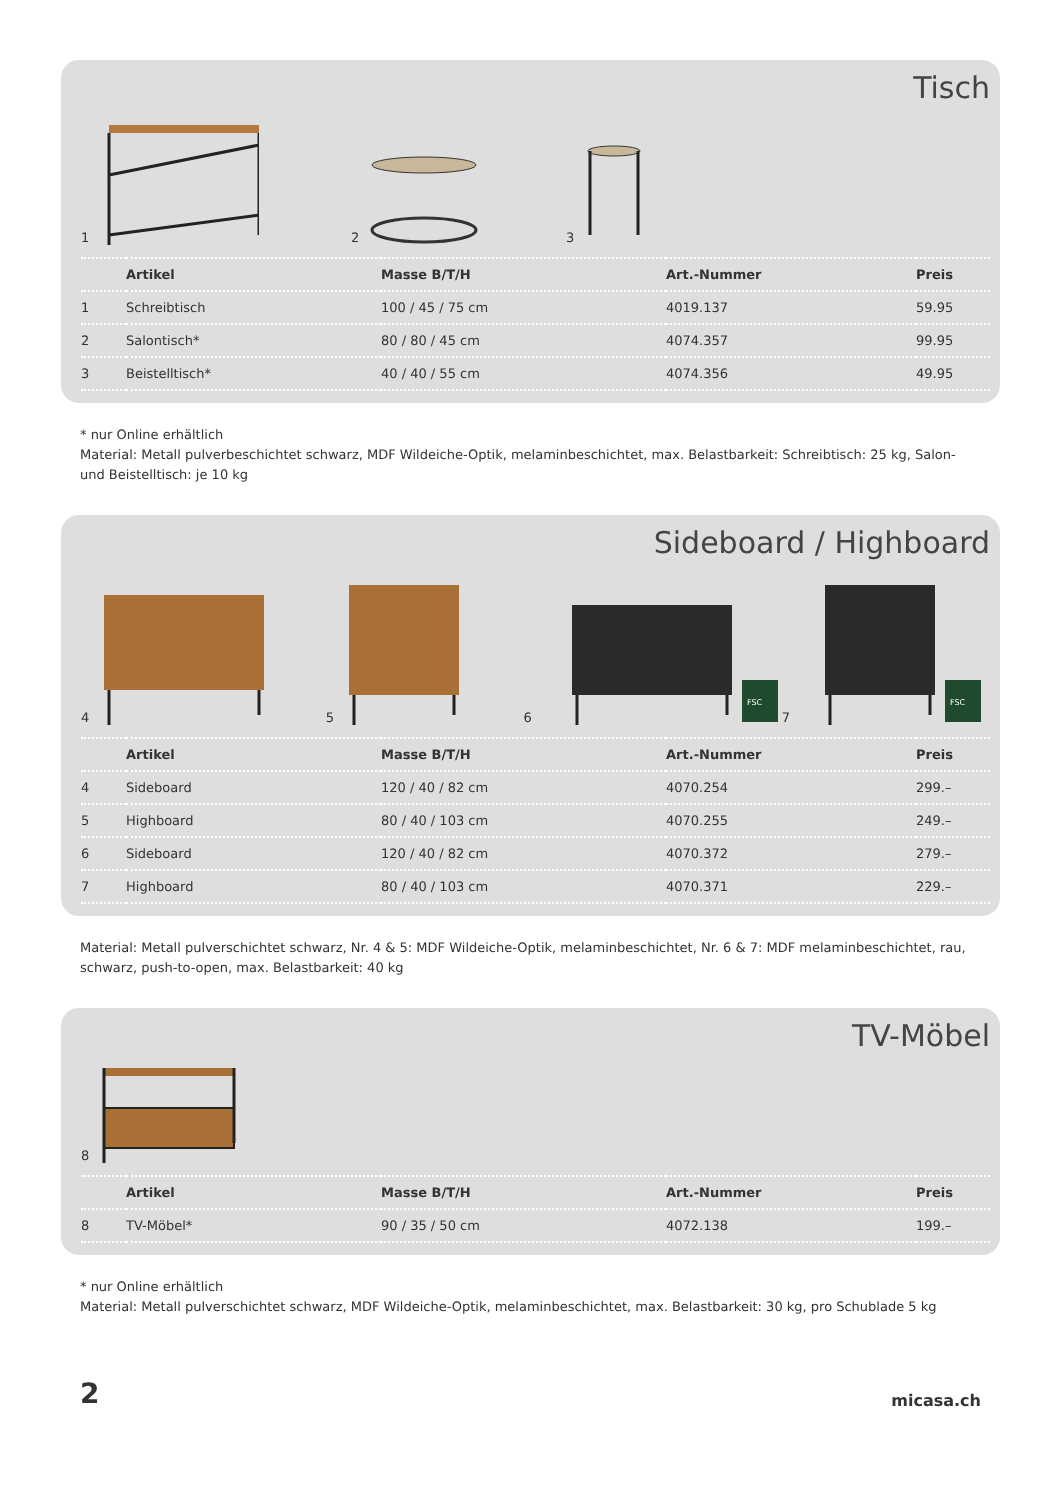Tisch
1
2
3
| | Artikel | Masse B/T/H | Art.-Nummer | Preis |
| --- | --- | --- | --- | --- |
| 1 | Schreibtisch | 100 / 45 / 75 cm | 4019.137 | 59.95 |
| 2 | Salontisch* | 80 / 80 / 45 cm | 4074.357 | 99.95 |
| 3 | Beistelltisch* | 40 / 40 / 55 cm | 4074.356 | 49.95 |
* nur Online erhältlich
Material: Metall pulverbeschichtet schwarz, MDF Wildeiche-Optik, melaminbeschichtet, max. Belastbarkeit: Schreibtisch: 25 kg, Salon- und Beistelltisch: je 10 kg
Sideboard / Highboard
4
5
6
FSC
7
FSC
| | Artikel | Masse B/T/H | Art.-Nummer | Preis |
| --- | --- | --- | --- | --- |
| 4 | Sideboard | 120 / 40 / 82 cm | 4070.254 | 299.– |
| 5 | Highboard | 80 / 40 / 103 cm | 4070.255 | 249.– |
| 6 | Sideboard | 120 / 40 / 82 cm | 4070.372 | 279.– |
| 7 | Highboard | 80 / 40 / 103 cm | 4070.371 | 229.– |
Material: Metall pulverschichtet schwarz, Nr. 4 & 5: MDF Wildeiche-Optik, melaminbeschichtet, Nr. 6 & 7: MDF melaminbeschichtet, rau, schwarz, push-to-open, max. Belastbarkeit: 40 kg
TV-Möbel
8
| | Artikel | Masse B/T/H | Art.-Nummer | Preis |
| --- | --- | --- | --- | --- |
| 8 | TV-Möbel* | 90 / 35 / 50 cm | 4072.138 | 199.– |
* nur Online erhältlich
Material: Metall pulverschichtet schwarz, MDF Wildeiche-Optik, melaminbeschichtet, max. Belastbarkeit: 30 kg, pro Schublade 5 kg
2 micasa.ch